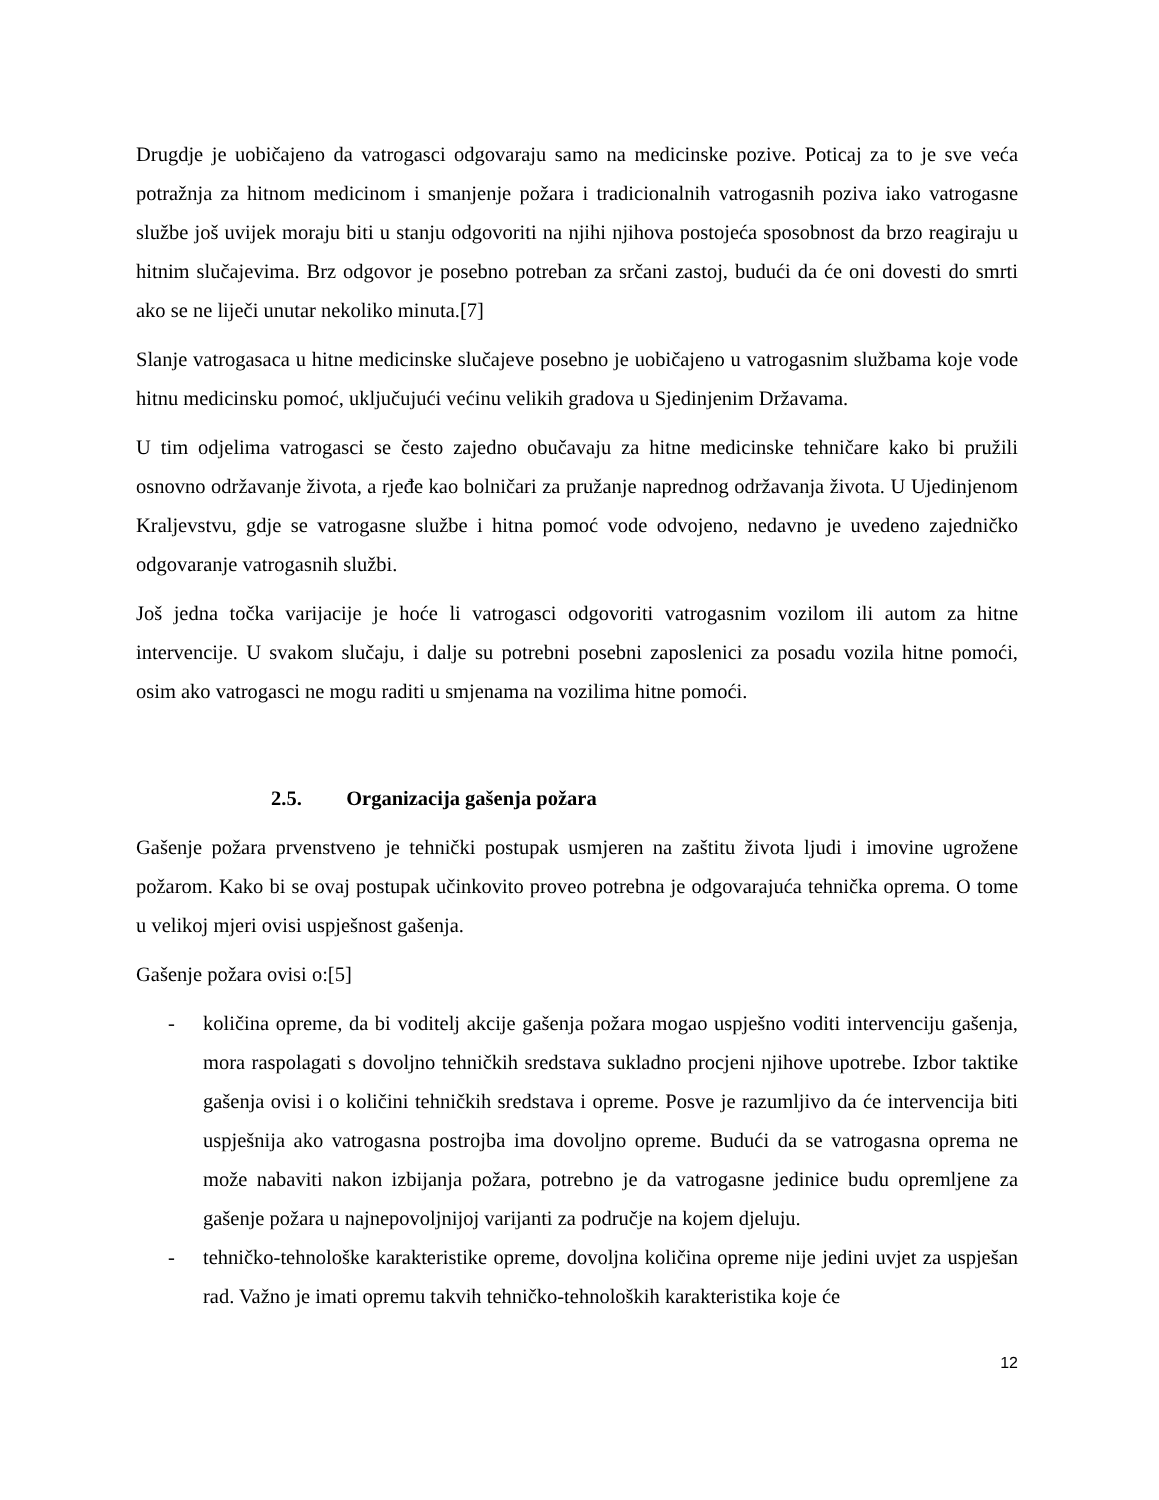Drugdje je uobičajeno da vatrogasci odgovaraju samo na medicinske pozive. Poticaj za to je sve veća potražnja za hitnom medicinom i smanjenje požara i tradicionalnih vatrogasnih poziva iako vatrogasne službe još uvijek moraju biti u stanju odgovoriti na njihi njihova postojeća sposobnost da brzo reagiraju u hitnim slučajevima. Brz odgovor je posebno potreban za srčani zastoj, budući da će oni dovesti do smrti ako se ne liječi unutar nekoliko minuta.[7]
Slanje vatrogasaca u hitne medicinske slučajeve posebno je uobičajeno u vatrogasnim službama koje vode hitnu medicinsku pomoć, uključujući većinu velikih gradova u Sjedinjenim Državama.
U tim odjelima vatrogasci se često zajedno obučavaju za hitne medicinske tehničare kako bi pružili osnovno održavanje života, a rjeđe kao bolničari za pružanje naprednog održavanja života. U Ujedinjenom Kraljevstvu, gdje se vatrogasne službe i hitna pomoć vode odvojeno, nedavno je uvedeno zajedničko odgovaranje vatrogasnih službi.
Još jedna točka varijacije je hoće li vatrogasci odgovoriti vatrogasnim vozilom ili autom za hitne intervencije. U svakom slučaju, i dalje su potrebni posebni zaposlenici za posadu vozila hitne pomoći, osim ako vatrogasci ne mogu raditi u smjenama na vozilima hitne pomoći.
2.5. Organizacija gašenja požara
Gašenje požara prvenstveno je tehnički postupak usmjeren na zaštitu života ljudi i imovine ugrožene požarom. Kako bi se ovaj postupak učinkovito proveo potrebna je odgovarajuća tehnička oprema. O tome u velikoj mjeri ovisi uspješnost gašenja.
Gašenje požara ovisi o:[5]
- količina opreme, da bi voditelj akcije gašenja požara mogao uspješno voditi intervenciju gašenja, mora raspolagati s dovoljno tehničkih sredstava sukladno procjeni njihove upotrebe. Izbor taktike gašenja ovisi i o količini tehničkih sredstava i opreme. Posve je razumljivo da će intervencija biti uspješnija ako vatrogasna postrojba ima dovoljno opreme. Budući da se vatrogasna oprema ne može nabaviti nakon izbijanja požara, potrebno je da vatrogasne jedinice budu opremljene za gašenje požara u najnepovoljnijoj varijanti za područje na kojem djeluju.
- tehničko-tehnološke karakteristike opreme, dovoljna količina opreme nije jedini uvjet za uspješan rad. Važno je imati opremu takvih tehničko-tehnoloških karakteristika koje će
12